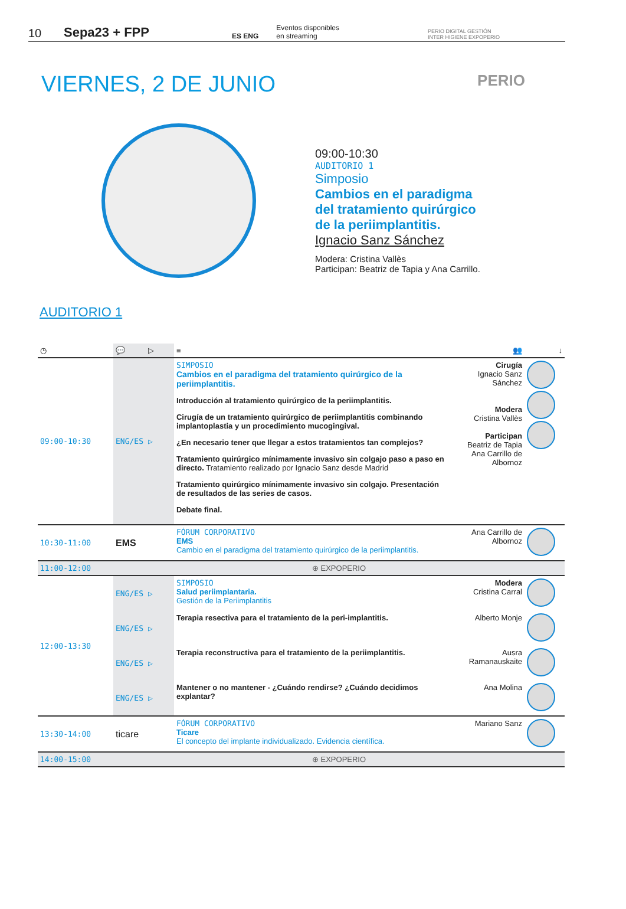10 Sepa23 + FPP ES ENG Eventos disponibles
en streaming PERIO DIGITAL GESTIÓN
INTER HIGIENE EXPOPERIO
VIERNES, 2 DE JUNIO
PERIO
09:00-10:30
AUDITORIO 1
Simposio
Cambios en el paradigma
del tratamiento quirúrgico
de la periimplantitis.
Ignacio Sanz Sánchez
Modera: Cristina Vallès
Participan: Beatriz de Tapia y Ana Carrillo.
AUDITORIO 1
| ◷ | 💬 | ▷ | ≡ | 👥 | ↓ |
| 09:00-10:30 | ENG/ES | ▷ | SIMPOSIO Cambios en el paradigma del tratamiento quirúrgico de la periimplantitis. Introducción al tratamiento quirúrgico de la periimplantitis. Cirugía de un tratamiento quirúrgico de periimplantitis combinando implantoplastia y un procedimiento mucogingival. ¿En necesario tener que llegar a estos tratamientos tan complejos? Tratamiento quirúrgico mínimamente invasivo sin colgajo paso a paso en directo. Tratamiento realizado por Ignacio Sanz desde Madrid Tratamiento quirúrgico mínimamente invasivo sin colgajo. Presentación de resultados de las series de casos. Debate final. | Cirugía Ignacio Sanz Sánchez Modera Cristina Vallès Participan Beatriz de Tapia Ana Carrillo de Albornoz | |
| 10:30-11:00 | EMS | | FÓRUM CORPORATIVO EMS Cambio en el paradigma del tratamiento quirúrgico de la periimplantitis. | Ana Carrillo de Albornoz | |
| 11:00-12:00 | ⊕ EXPOPERIO | | | | |
| 12:00-13:30 | ENG/ES | ▷ | SIMPOSIO Salud periimplantaria. Gestión de la Periimplantitis | Modera Cristina Carral | |
| | ENG/ES | ▷ | Terapia resectiva para el tratamiento de la peri-implantitis. | Alberto Monje | |
| | ENG/ES | ▷ | Terapia reconstructiva para el tratamiento de la periimplantitis. | Ausra Ramanauskaite | |
| | ENG/ES | ▷ | Mantener o no mantener - ¿Cuándo rendirse? ¿Cuándo decidimos explantar? | Ana Molina | |
| 13:30-14:00 | ticare | | FÓRUM CORPORATIVO Ticare El concepto del implante individualizado. Evidencia científica. | Mariano Sanz | |
| 14:00-15:00 | ⊕ EXPOPERIO | | | | |